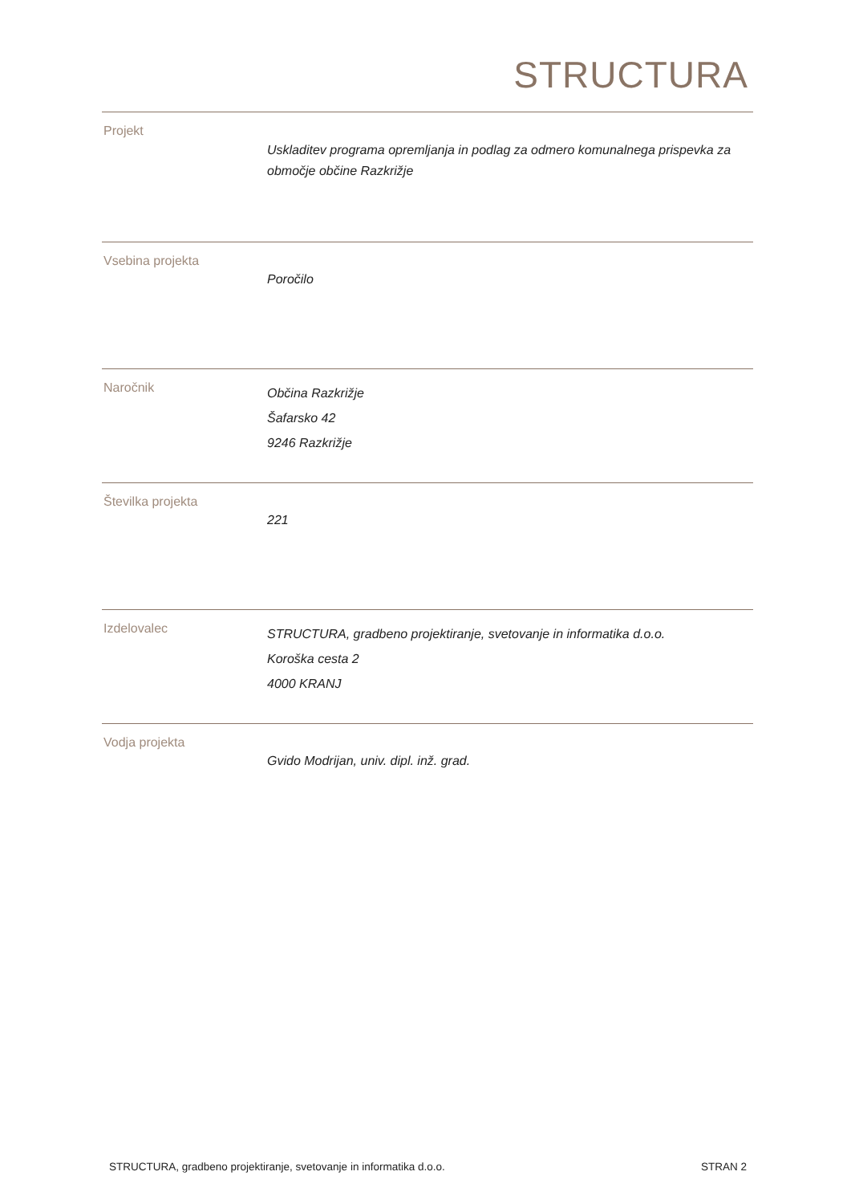STRUCTURA
| Projekt | Uskladitev programa opremljanja in podlag za odmero komunalnega prispevka za območje občine Razkrižje |
| Vsebina projekta | Poročilo |
| Naročnik | Občina Razkrižje Šafarsko 42 9246 Razkrižje |
| Številka projekta | 221 |
| Izdelovalec | STRUCTURA, gradbeno projektiranje, svetovanje in informatika d.o.o. Koroška cesta 2 4000 KRANJ |
| Vodja projekta | Gvido Modrijan, univ. dipl. inž. grad. |
STRUCTURA, gradbeno projektiranje, svetovanje in informatika d.o.o. STRAN 2